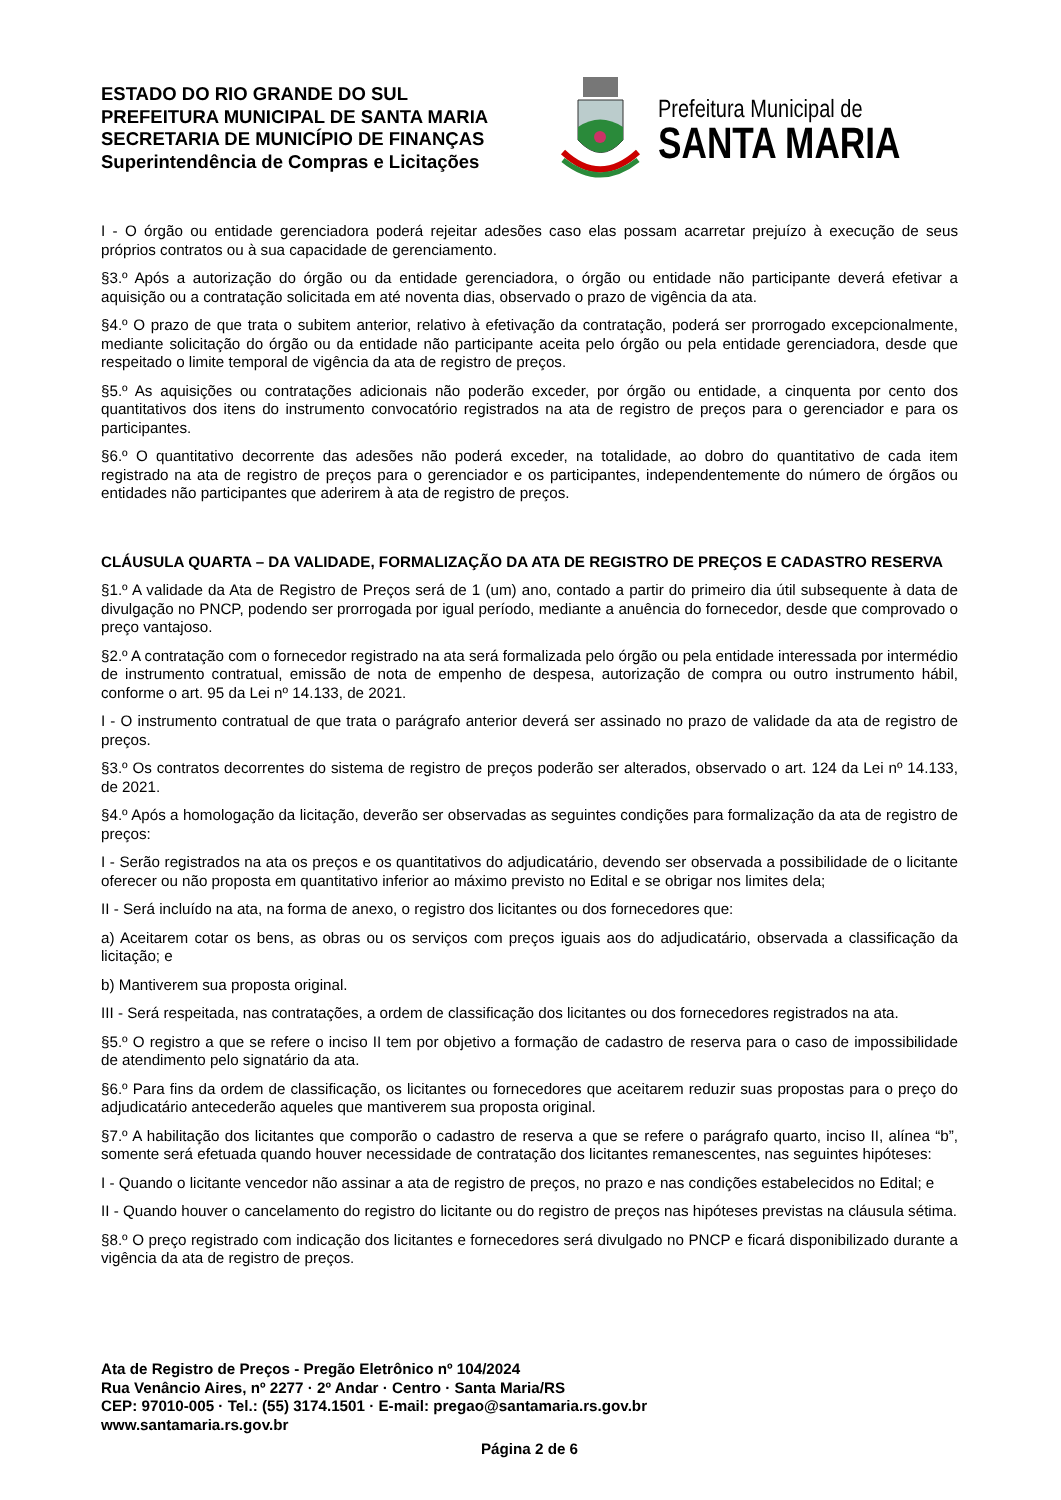ESTADO DO RIO GRANDE DO SUL
PREFEITURA MUNICIPAL DE SANTA MARIA
SECRETARIA DE MUNICÍPIO DE FINANÇAS
Superintendência de Compras e Licitações
Prefeitura Municipal de
SANTA MARIA
I - O órgão ou entidade gerenciadora poderá rejeitar adesões caso elas possam acarretar prejuízo à execução de seus próprios contratos ou à sua capacidade de gerenciamento.
§3.º Após a autorização do órgão ou da entidade gerenciadora, o órgão ou entidade não participante deverá efetivar a aquisição ou a contratação solicitada em até noventa dias, observado o prazo de vigência da ata.
§4.º O prazo de que trata o subitem anterior, relativo à efetivação da contratação, poderá ser prorrogado excepcionalmente, mediante solicitação do órgão ou da entidade não participante aceita pelo órgão ou pela entidade gerenciadora, desde que respeitado o limite temporal de vigência da ata de registro de preços.
§5.º As aquisições ou contratações adicionais não poderão exceder, por órgão ou entidade, a cinquenta por cento dos quantitativos dos itens do instrumento convocatório registrados na ata de registro de preços para o gerenciador e para os participantes.
§6.º O quantitativo decorrente das adesões não poderá exceder, na totalidade, ao dobro do quantitativo de cada item registrado na ata de registro de preços para o gerenciador e os participantes, independentemente do número de órgãos ou entidades não participantes que aderirem à ata de registro de preços.
CLÁUSULA QUARTA – DA VALIDADE, FORMALIZAÇÃO DA ATA DE REGISTRO DE PREÇOS E CADASTRO RESERVA
§1.º A validade da Ata de Registro de Preços será de 1 (um) ano, contado a partir do primeiro dia útil subsequente à data de divulgação no PNCP, podendo ser prorrogada por igual período, mediante a anuência do fornecedor, desde que comprovado o preço vantajoso.
§2.º A contratação com o fornecedor registrado na ata será formalizada pelo órgão ou pela entidade interessada por intermédio de instrumento contratual, emissão de nota de empenho de despesa, autorização de compra ou outro instrumento hábil, conforme o art. 95 da Lei nº 14.133, de 2021.
I - O instrumento contratual de que trata o parágrafo anterior deverá ser assinado no prazo de validade da ata de registro de preços.
§3.º Os contratos decorrentes do sistema de registro de preços poderão ser alterados, observado o art. 124 da Lei nº 14.133, de 2021.
§4.º Após a homologação da licitação, deverão ser observadas as seguintes condições para formalização da ata de registro de preços:
I - Serão registrados na ata os preços e os quantitativos do adjudicatário, devendo ser observada a possibilidade de o licitante oferecer ou não proposta em quantitativo inferior ao máximo previsto no Edital e se obrigar nos limites dela;
II - Será incluído na ata, na forma de anexo, o registro dos licitantes ou dos fornecedores que:
a) Aceitarem cotar os bens, as obras ou os serviços com preços iguais aos do adjudicatário, observada a classificação da licitação; e
b) Mantiverem sua proposta original.
III - Será respeitada, nas contratações, a ordem de classificação dos licitantes ou dos fornecedores registrados na ata.
§5.º O registro a que se refere o inciso II tem por objetivo a formação de cadastro de reserva para o caso de impossibilidade de atendimento pelo signatário da ata.
§6.º Para fins da ordem de classificação, os licitantes ou fornecedores que aceitarem reduzir suas propostas para o preço do adjudicatário antecederão aqueles que mantiverem sua proposta original.
§7.º A habilitação dos licitantes que comporão o cadastro de reserva a que se refere o parágrafo quarto, inciso II, alínea “b”, somente será efetuada quando houver necessidade de contratação dos licitantes remanescentes, nas seguintes hipóteses:
I - Quando o licitante vencedor não assinar a ata de registro de preços, no prazo e nas condições estabelecidos no Edital; e
II - Quando houver o cancelamento do registro do licitante ou do registro de preços nas hipóteses previstas na cláusula sétima.
§8.º O preço registrado com indicação dos licitantes e fornecedores será divulgado no PNCP e ficará disponibilizado durante a vigência da ata de registro de preços.
Ata de Registro de Preços - Pregão Eletrônico nº 104/2024
Rua Venâncio Aires, nº 2277 · 2º Andar · Centro · Santa Maria/RS
CEP: 97010-005 · Tel.: (55) 3174.1501 · E-mail: pregao@santamaria.rs.gov.br
www.santamaria.rs.gov.br
Página 2 de 6